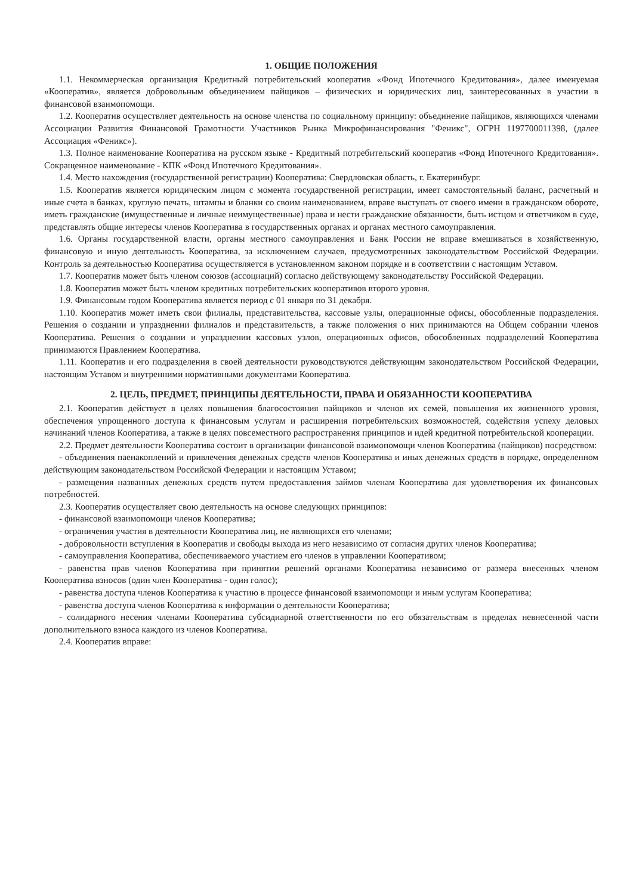1. ОБЩИЕ ПОЛОЖЕНИЯ
1.1. Некоммерческая организация Кредитный потребительский кооператив «Фонд Ипотечного Кредитования», далее именуемая «Кооператив», является добровольным объединением пайщиков – физических и юридических лиц, заинтересованных в участии в финансовой взаимопомощи.
1.2. Кооператив осуществляет деятельность на основе членства по социальному принципу: объединение пайщиков, являющихся членами Ассоциации Развития Финансовой Грамотности Участников Рынка Микрофинансирования "Феникс", ОГРН 1197700011398, (далее Ассоциация «Феникс»).
1.3. Полное наименование Кооператива на русском языке - Кредитный потребительский кооператив «Фонд Ипотечного Кредитования». Сокращенное наименование - КПК «Фонд Ипотечного Кредитования».
1.4. Место нахождения (государственной регистрации) Кооператива: Свердловская область, г. Екатеринбург.
1.5. Кооператив является юридическим лицом с момента государственной регистрации, имеет самостоятельный баланс, расчетный и иные счета в банках, круглую печать, штампы и бланки со своим наименованием, вправе выступать от своего имени в гражданском обороте, иметь гражданские (имущественные и личные неимущественные) права и нести гражданские обязанности, быть истцом и ответчиком в суде, представлять общие интересы членов Кооператива в государственных органах и органах местного самоуправления.
1.6. Органы государственной власти, органы местного самоуправления и Банк России не вправе вмешиваться в хозяйственную, финансовую и иную деятельность Кооператива, за исключением случаев, предусмотренных законодательством Российской Федерации. Контроль за деятельностью Кооператива осуществляется в установленном законом порядке и в соответствии с настоящим Уставом.
1.7. Кооператив может быть членом союзов (ассоциаций) согласно действующему законодательству Российской Федерации.
1.8. Кооператив может быть членом кредитных потребительских кооперативов второго уровня.
1.9. Финансовым годом Кооператива является период с 01 января по 31 декабря.
1.10. Кооператив может иметь свои филиалы, представительства, кассовые узлы, операционные офисы, обособленные подразделения. Решения о создании и упразднении филиалов и представительств, а также положения о них принимаются на Общем собрании членов Кооператива. Решения о создании и упразднении кассовых узлов, операционных офисов, обособленных подразделений Кооператива принимаются Правлением Кооператива.
1.11. Кооператив и его подразделения в своей деятельности руководствуются действующим законодательством Российской Федерации, настоящим Уставом и внутренними нормативными документами Кооператива.
2. ЦЕЛЬ, ПРЕДМЕТ, ПРИНЦИПЫ ДЕЯТЕЛЬНОСТИ, ПРАВА И ОБЯЗАННОСТИ КООПЕРАТИВА
2.1. Кооператив действует в целях повышения благосостояния пайщиков и членов их семей, повышения их жизненного уровня, обеспечения упрощенного доступа к финансовым услугам и расширения потребительских возможностей, содействия успеху деловых начинаний членов Кооператива, а также в целях повсеместного распространения принципов и идей кредитной потребительской кооперации.
2.2. Предмет деятельности Кооператива состоит в организации финансовой взаимопомощи членов Кооператива (пайщиков) посредством:
- объединения паенакоплений и привлечения денежных средств членов Кооператива и иных денежных средств в порядке, определенном действующим законодательством Российской Федерации и настоящим Уставом;
- размещения названных денежных средств путем предоставления займов членам Кооператива для удовлетворения их финансовых потребностей.
2.3. Кооператив осуществляет свою деятельность на основе следующих принципов:
- финансовой взаимопомощи членов Кооператива;
- ограничения участия в деятельности Кооператива лиц, не являющихся его членами;
- добровольности вступления в Кооператив и свободы выхода из него независимо от согласия других членов Кооператива;
- самоуправления Кооператива, обеспечиваемого участием его членов в управлении Кооперативом;
- равенства прав членов Кооператива при принятии решений органами Кооператива независимо от размера внесенных членом Кооператива взносов (один член Кооператива - один голос);
- равенства доступа членов Кооператива к участию в процессе финансовой взаимопомощи и иным услугам Кооператива;
- равенства доступа членов Кооператива к информации о деятельности Кооператива;
- солидарного несения членами Кооператива субсидиарной ответственности по его обязательствам в пределах невнесенной части дополнительного взноса каждого из членов Кооператива.
2.4. Кооператив вправе: